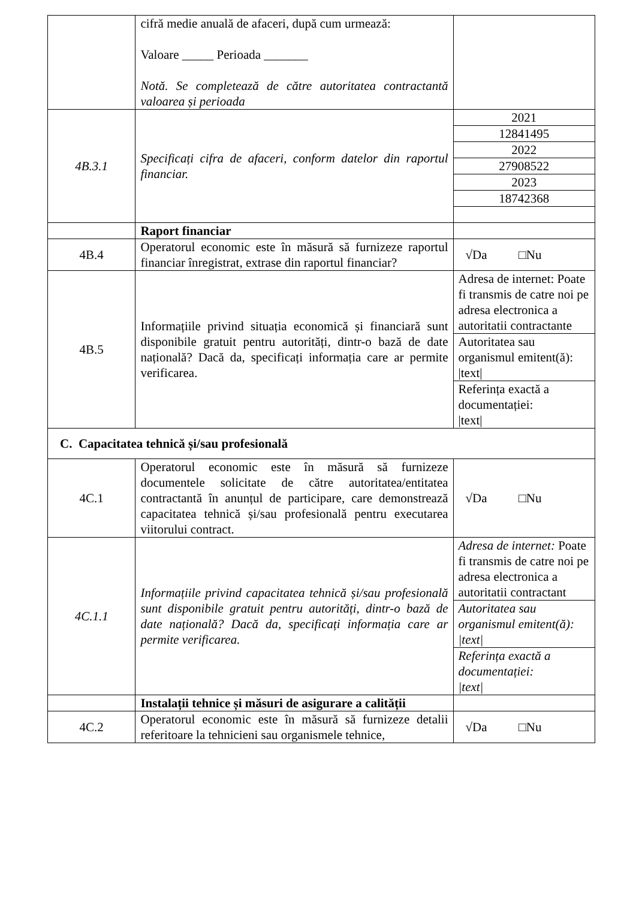| | cifră medie anuală de afaceri, după cum urmează: Valoare _____ Perioada _______ Notă. Se completează de către autoritatea contractantă valoarea și perioada | |
| 4B.3.1 | Specificați cifra de afaceri, conform datelor din raportul financiar. | / 2021 / / 12841495 / / 2022 / / 27908522 / / 2023 / / 18742368 / |
| | Raport financiar | |
| 4B.4 | Operatorul economic este în măsură să furnizeze raportul financiar înregistrat, extrase din raportul financiar? | √Da □Nu |
| 4B.5 | Informațiile privind situația economică și financiară sunt disponibile gratuit pentru autorități, dintr-o bază de date națională? Dacă da, specificați informația care ar permite verificarea. | Adresa de internet: Poate fi transmis de catre noi pe adresa electronica a autoritatii contractante Autoritatea sau organismul emitent(ă): /text/ Referința exactă a documentației: /text/ |
| C. Capacitatea tehnică și/sau profesională | | |
| 4C.1 | Operatorul economic este în măsură să furnizeze documentele solicitate de către autoritatea/entitatea contractantă în anunțul de participare, care demonstrează capacitatea tehnică și/sau profesională pentru executarea viitorului contract. | √Da □Nu |
| 4C.1.1 | Informațiile privind capacitatea tehnică și/sau profesională sunt disponibile gratuit pentru autorități, dintr-o bază de date națională? Dacă da, specificați informația care ar permite verificarea. | Adresa de internet: Poate fi transmis de catre noi pe adresa electronica a autoritatii contractant Autoritatea sau organismul emitent(ă): /text/ Referința exactă a documentației: /text/ |
| | Instalații tehnice și măsuri de asigurare a calității | |
| 4C.2 | Operatorul economic este în măsură să furnizeze detalii referitoare la tehnicieni sau organismele tehnice, | √Da □Nu |